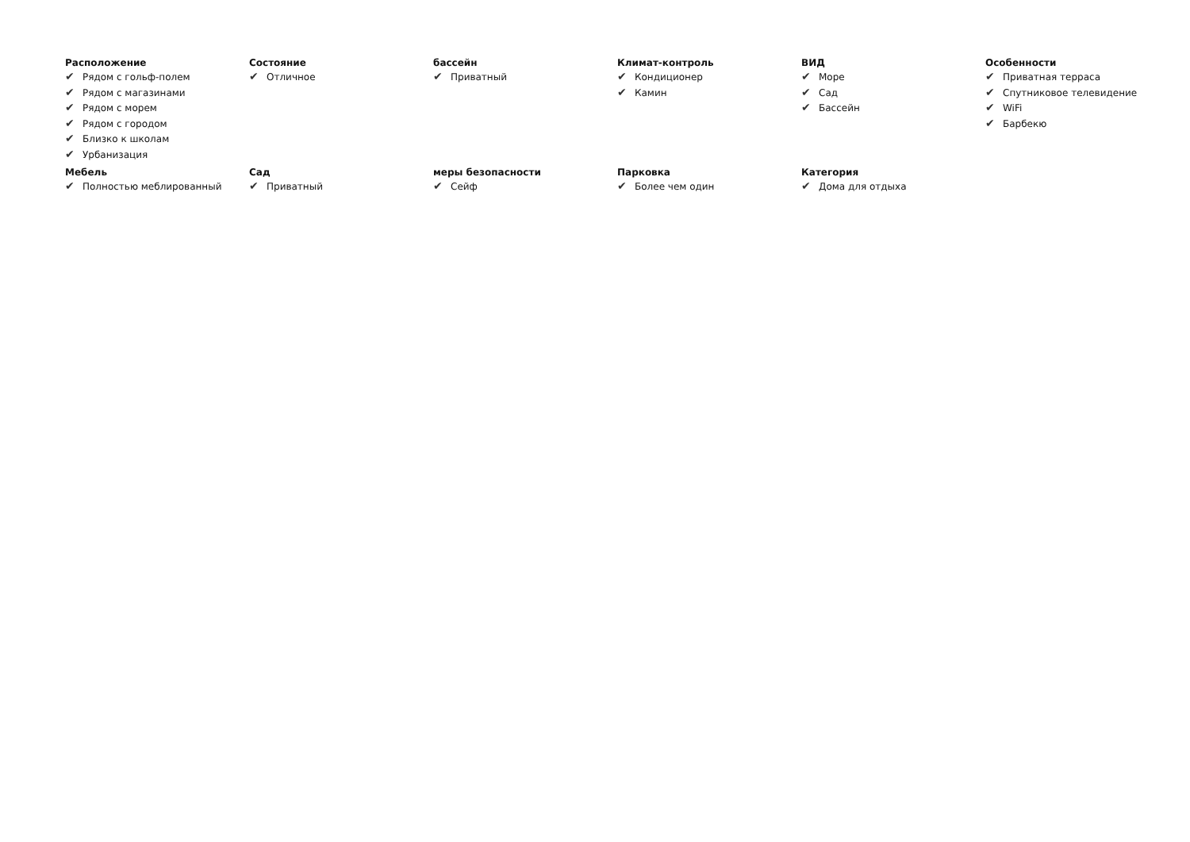Расположение
✔ Рядом с гольф-полем
✔ Рядом с магазинами
✔ Рядом с морем
✔ Рядом с городом
✔ Близко к школам
✔ Урбанизация
Состояние
✔ Отличное
бассейн
✔ Приватный
Климат-контроль
✔ Кондиционер
✔ Камин
ВИД
✔ Море
✔ Сад
✔ Бассейн
Особенности
✔ Приватная терраса
✔ Спутниковое телевидение
✔ WiFi
✔ Барбекю
Мебель
✔ Полностью меблированный
Сад
✔ Приватный
меры безопасности
✔ Сейф
Парковка
✔ Более чем один
Категория
✔ Дома для отдыха